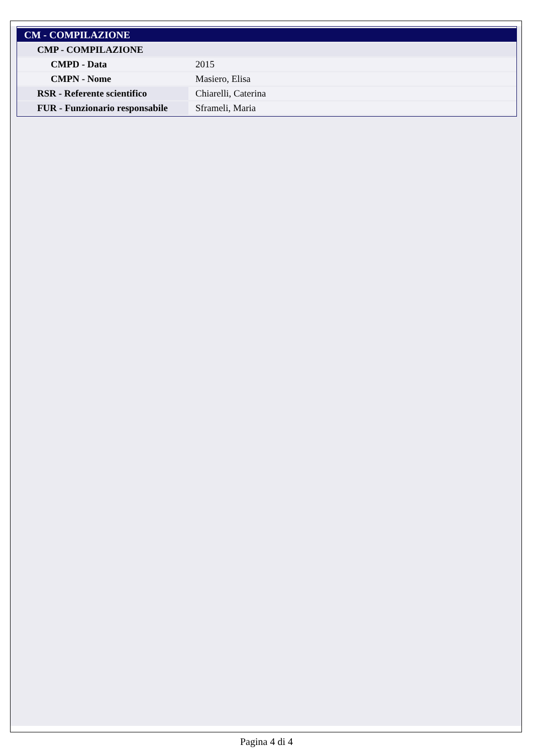| CM - COMPILAZIONE | |
| CMP - COMPILAZIONE | |
| CMPD - Data | 2015 |
| CMPN - Nome | Masiero, Elisa |
| RSR - Referente scientifico | Chiarelli, Caterina |
| FUR - Funzionario responsabile | Sframeli, Maria |
Pagina 4 di 4